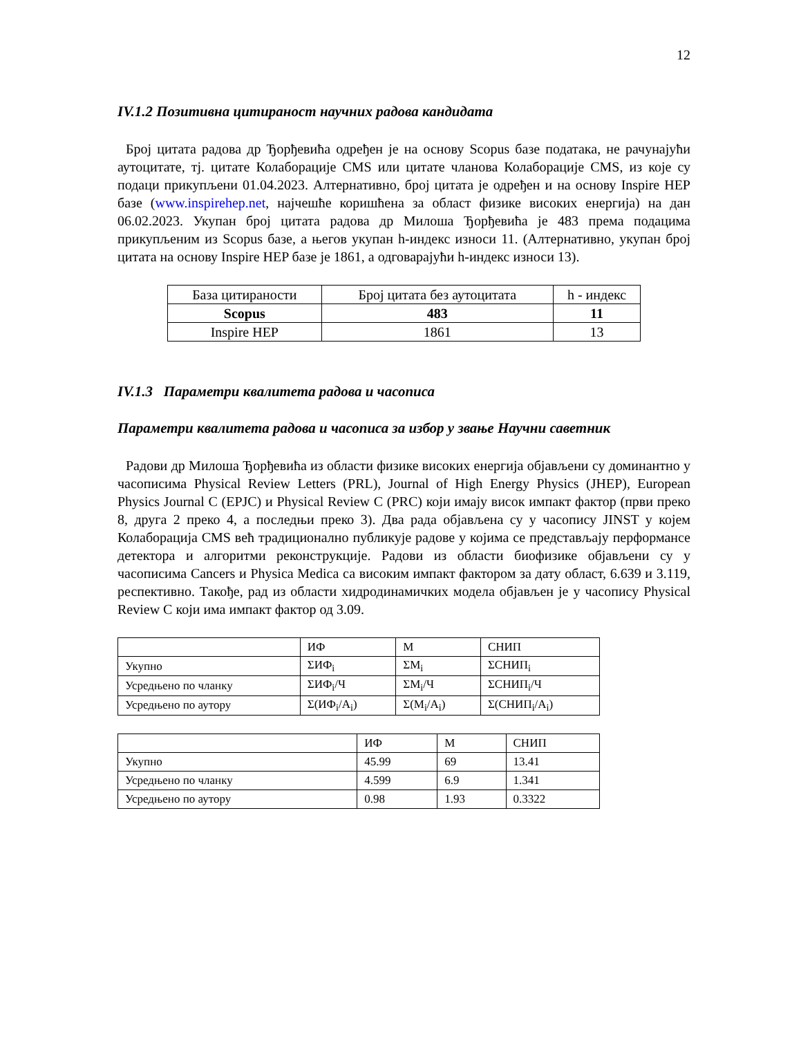12
IV.1.2 Позитивна цитираност научних радова кандидата
Број цитата радова др Ђорђевића одређен је на основу Scopus базе података, не рачунајући аутоцитате, тј. цитате Колаборације CMS или цитате чланова Колаборације CMS, из које су подаци прикупљени 01.04.2023. Алтернативно, број цитата је одређен и на основу Inspire HEP базе (www.inspirehep.net, најчешће коришћена за област физике високих енергија) на дан 06.02.2023. Укупан број цитата радова др Милоша Ђорђевића је 483 према подацима прикупљеним из Scopus базе, а његов укупан h-индекс износи 11. (Алтернативно, укупан број цитата на основу Inspire HEP базе је 1861, а одговарајући h-индекс износи 13).
| База цитираности | Број цитата без аутоцитата | h - индекс |
| Scopus | 483 | 11 |
| Inspire HEP | 1861 | 13 |
IV.1.3 Параметри квалитета радова и часописа
Параметри квалитета радова и часописа за избор у звање Научни саветник
Радови др Милоша Ђорђевића из области физике високих енергија објављени су доминантно у часописима Physical Review Letters (PRL), Journal of High Energy Physics (JHEP), European Physics Journal C (EPJC) и Physical Review C (PRC) који имају висок импакт фактор (први преко 8, друга 2 преко 4, а последњи преко 3). Два рада објављена су у часопису JINST у којем Колаборација CMS већ традиционално публикује радове у којима се представљају перформансе детектора и алгоритми реконструкције. Радови из области биофизике објављени су у часописима Cancers и Physica Medica са високим импакт фактором за дату област, 6.639 и 3.119, респективно. Такође, рад из области хидродинамичких модела објављен је у часопису Physical Review C који има импакт фактор од 3.09.
| | ИФ | М | СНИП |
| Укупно | ΣИФ<sub>i</sub> | ΣM<sub>i</sub> | ΣСНИП<sub>i</sub> |
| Усредњено по чланку | ΣИФ<sub>i</sub>/Ч | ΣM<sub>i</sub>/Ч | ΣСНИП<sub>i</sub>/Ч |
| Усредњено по аутору | Σ(ИФ<sub>i</sub>/A<sub>i</sub>) | Σ(M<sub>i</sub>/A<sub>i</sub>) | Σ(СНИП<sub>i</sub>/A<sub>i</sub>) |
| | ИФ | М | СНИП |
| Укупно | 45.99 | 69 | 13.41 |
| Усредњено по чланку | 4.599 | 6.9 | 1.341 |
| Усредњено по аутору | 0.98 | 1.93 | 0.3322 |